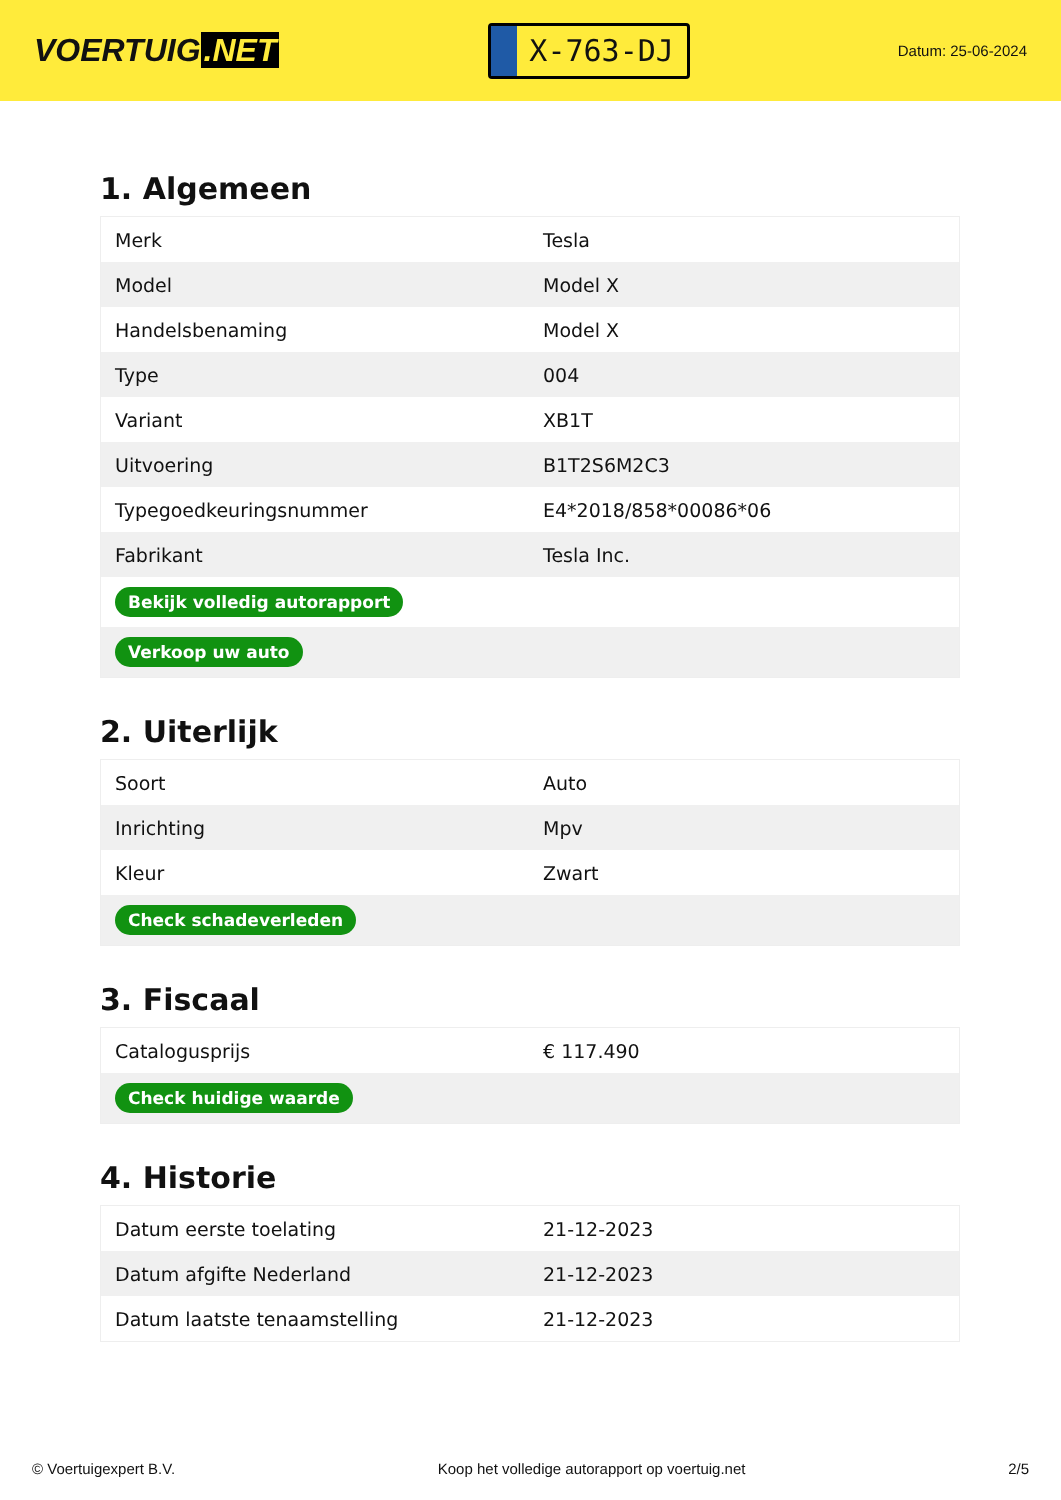VOERTUIG.NET
X-763-DJ
Datum: 25-06-2024
1. Algemeen
| Merk | Tesla |
| Model | Model X |
| Handelsbenaming | Model X |
| Type | 004 |
| Variant | XB1T |
| Uitvoering | B1T2S6M2C3 |
| Typegoedkeuringsnummer | E4*2018/858*00086*06 |
| Fabrikant | Tesla Inc. |
| Bekijk volledig autorapport | |
| Verkoop uw auto | |
2. Uiterlijk
| Soort | Auto |
| Inrichting | Mpv |
| Kleur | Zwart |
| Check schadeverleden | |
3. Fiscaal
| Catalogusprijs | € 117.490 |
| Check huidige waarde | |
4. Historie
| Datum eerste toelating | 21-12-2023 |
| Datum afgifte Nederland | 21-12-2023 |
| Datum laatste tenaamstelling | 21-12-2023 |
© Voertuigexpert B.V. Koop het volledige autorapport op voertuig.net 2/5